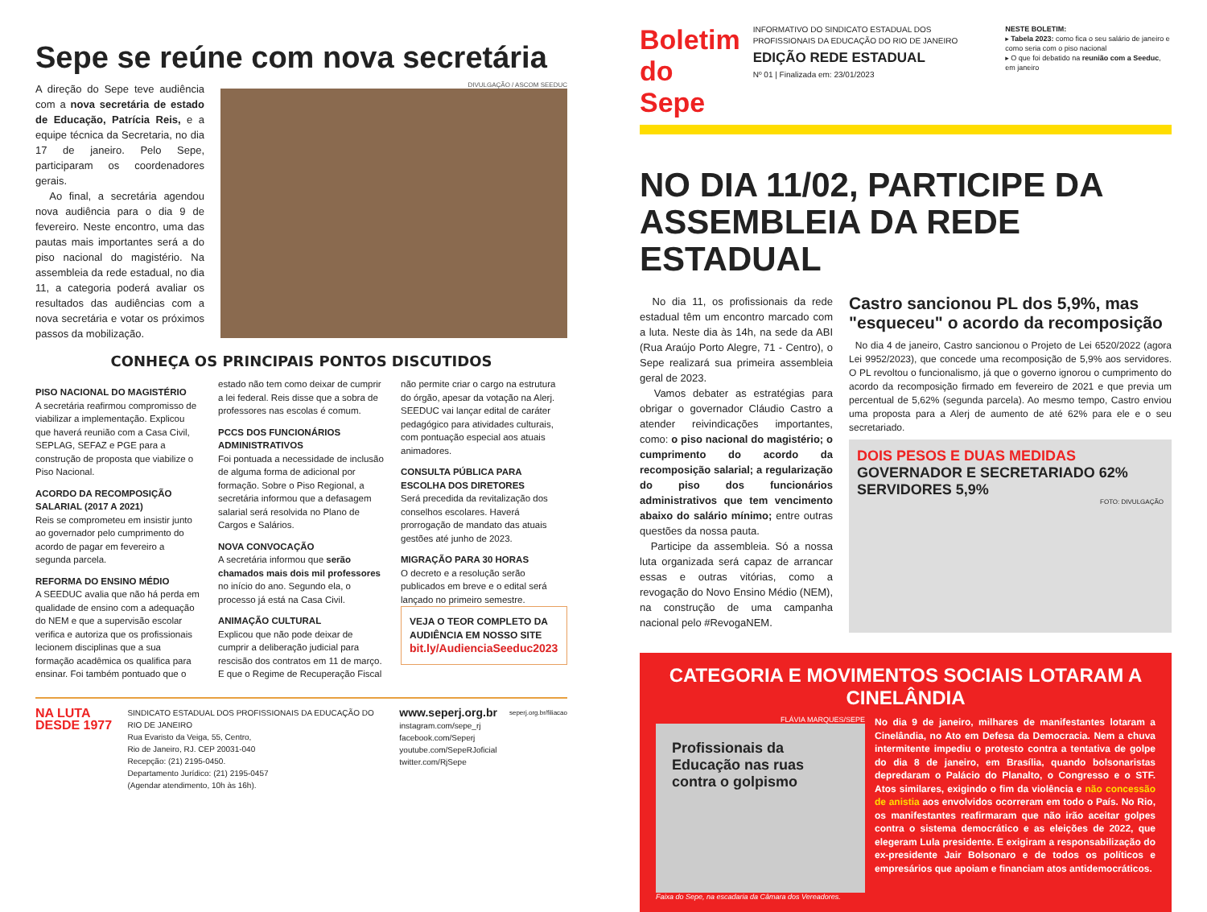Sepe se reúne com nova secretária
A direção do Sepe teve audiência com a nova secretária de estado de Educação, Patrícia Reis, e a equipe técnica da Secretaria, no dia 17 de janeiro. Pelo Sepe, participaram os coordenadores gerais.
Ao final, a secretária agendou nova audiência para o dia 9 de fevereiro. Neste encontro, uma das pautas mais importantes será a do piso nacional do magistério. Na assembleia da rede estadual, no dia 11, a categoria poderá avaliar os resultados das audiências com a nova secretária e votar os próximos passos da mobilização.
DIVULGAÇÃO / ASCOM SEEDUC
CONHEÇA OS PRINCIPAIS PONTOS DISCUTIDOS
PISO NACIONAL DO MAGISTÉRIO
A secretária reafirmou compromisso de viabilizar a implementação. Explicou que haverá reunião com a Casa Civil, SEPLAG, SEFAZ e PGE para a construção de proposta que viabilize o Piso Nacional.
ACORDO DA RECOMPOSIÇÃO SALARIAL (2017 A 2021)
Reis se comprometeu em insistir junto ao governador pelo cumprimento do acordo de pagar em fevereiro a segunda parcela.
REFORMA DO ENSINO MÉDIO
A SEEDUC avalia que não há perda em qualidade de ensino com a adequação do NEM e que a supervisão escolar verifica e autoriza que os profissionais lecionem disciplinas que a sua formação acadêmica os qualifica para ensinar. Foi também pontuado que o estado não tem como deixar de cumprir a lei federal. Reis disse que a sobra de professores nas escolas é comum.
PCCS DOS FUNCIONÁRIOS ADMINISTRATIVOS
Foi pontuada a necessidade de inclusão de alguma forma de adicional por formação. Sobre o Piso Regional, a secretária informou que a defasagem salarial será resolvida no Plano de Cargos e Salários.
NOVA CONVOCAÇÃO
A secretária informou que serão chamados mais dois mil professores no início do ano. Segundo ela, o processo já está na Casa Civil.
ANIMAÇÃO CULTURAL
Explicou que não pode deixar de cumprir a deliberação judicial para rescisão dos contratos em 11 de março. E que o Regime de Recuperação Fiscal não permite criar o cargo na estrutura do órgão, apesar da votação na Alerj. SEEDUC vai lançar edital de caráter pedagógico para atividades culturais, com pontuação especial aos atuais animadores.
CONSULTA PÚBLICA PARA ESCOLHA DOS DIRETORES
Será precedida da revitalização dos conselhos escolares. Haverá prorrogação de mandato das atuais gestões até junho de 2023.
MIGRAÇÃO PARA 30 HORAS
O decreto e a resolução serão publicados em breve e o edital será lançado no primeiro semestre.
VEJA O TEOR COMPLETO DA AUDIÊNCIA EM NOSSO SITE
bit.ly/AudienciaSeeduc2023
NA LUTA DESDE 1977
SINDICATO ESTADUAL DOS PROFISSIONAIS DA EDUCAÇÃO DO RIO DE JANEIRO
Rua Evaristo da Veiga, 55, Centro,
Rio de Janeiro, RJ. CEP 20031-040
Recepção: (21) 2195-0450.
Departamento Jurídico: (21) 2195-0457
(Agendar atendimento, 10h às 16h).
www.seperj.org.br
instagram.com/sepe_rj
facebook.com/Seperj
youtube.com/SepeRJoficial
twitter.com/RjSepe
seperj.org.br/filiacao
Boletim do Sepe
INFORMATIVO DO SINDICATO ESTADUAL DOS PROFISSIONAIS DA EDUCAÇÃO DO RIO DE JANEIRO
EDIÇÃO REDE ESTADUAL
Nº 01 | Finalizada em: 23/01/2023
NESTE BOLETIM:
▸ Tabela 2023: como fica o seu salário de janeiro e como seria com o piso nacional
▸ O que foi debatido na reunião com a Seeduc, em janeiro
NO DIA 11/02, PARTICIPE DA ASSEMBLEIA DA REDE ESTADUAL
No dia 11, os profissionais da rede estadual têm um encontro marcado com a luta. Neste dia às 14h, na sede da ABI (Rua Araújo Porto Alegre, 71 - Centro), o Sepe realizará sua primeira assembleia geral de 2023.
Vamos debater as estratégias para obrigar o governador Cláudio Castro a atender reivindicações importantes, como: o piso nacional do magistério; o cumprimento do acordo da recomposição salarial; a regularização do piso dos funcionários administrativos que tem vencimento abaixo do salário mínimo; entre outras questões da nossa pauta.
Participe da assembleia. Só a nossa luta organizada será capaz de arrancar essas e outras vitórias, como a revogação do Novo Ensino Médio (NEM), na construção de uma campanha nacional pelo #RevogaNEM.
Castro sancionou PL dos 5,9%, mas "esqueceu" o acordo da recomposição
No dia 4 de janeiro, Castro sancionou o Projeto de Lei 6520/2022 (agora Lei 9952/2023), que concede uma recomposição de 5,9% aos servidores. O PL revoltou o funcionalismo, já que o governo ignorou o cumprimento do acordo da recomposição firmado em fevereiro de 2021 e que previa um percentual de 5,62% (segunda parcela). Ao mesmo tempo, Castro enviou uma proposta para a Alerj de aumento de até 62% para ele e o seu secretariado.
DOIS PESOS E DUAS MEDIDAS
GOVERNADOR E SECRETARIADO 62%
SERVIDORES 5,9%
FOTO: DIVULGAÇÃO
CATEGORIA E MOVIMENTOS SOCIAIS LOTARAM A CINELÂNDIA
FLÁVIA MARQUES/SEPE
Profissionais da Educação nas ruas contra o golpismo
Faixa do Sepe, na escadaria da Câmara dos Vereadores.
No dia 9 de janeiro, milhares de manifestantes lotaram a Cinelândia, no Ato em Defesa da Democracia. Nem a chuva intermitente impediu o protesto contra a tentativa de golpe do dia 8 de janeiro, em Brasília, quando bolsonaristas depredaram o Palácio do Planalto, o Congresso e o STF. Atos similares, exigindo o fim da violência e não concessão de anistia aos envolvidos ocorreram em todo o País. No Rio, os manifestantes reafirmaram que não irão aceitar golpes contra o sistema democrático e as eleições de 2022, que elegeram Lula presidente. E exigiram a responsabilização do ex-presidente Jair Bolsonaro e de todos os políticos e empresários que apoiam e financiam atos antidemocráticos.